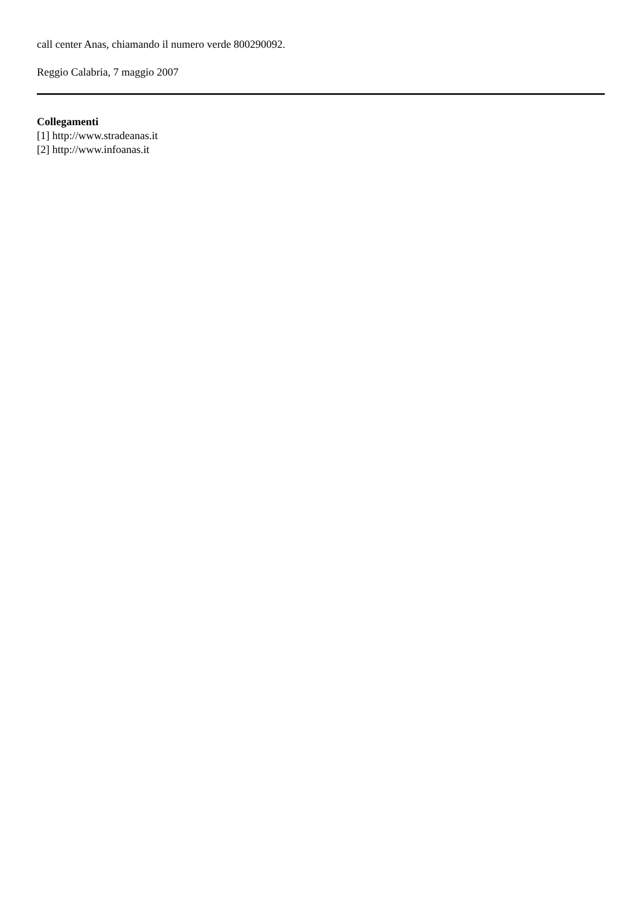call center Anas, chiamando il numero verde 800290092.
Reggio Calabria, 7 maggio 2007
Collegamenti
[1] http://www.stradeanas.it
[2] http://www.infoanas.it